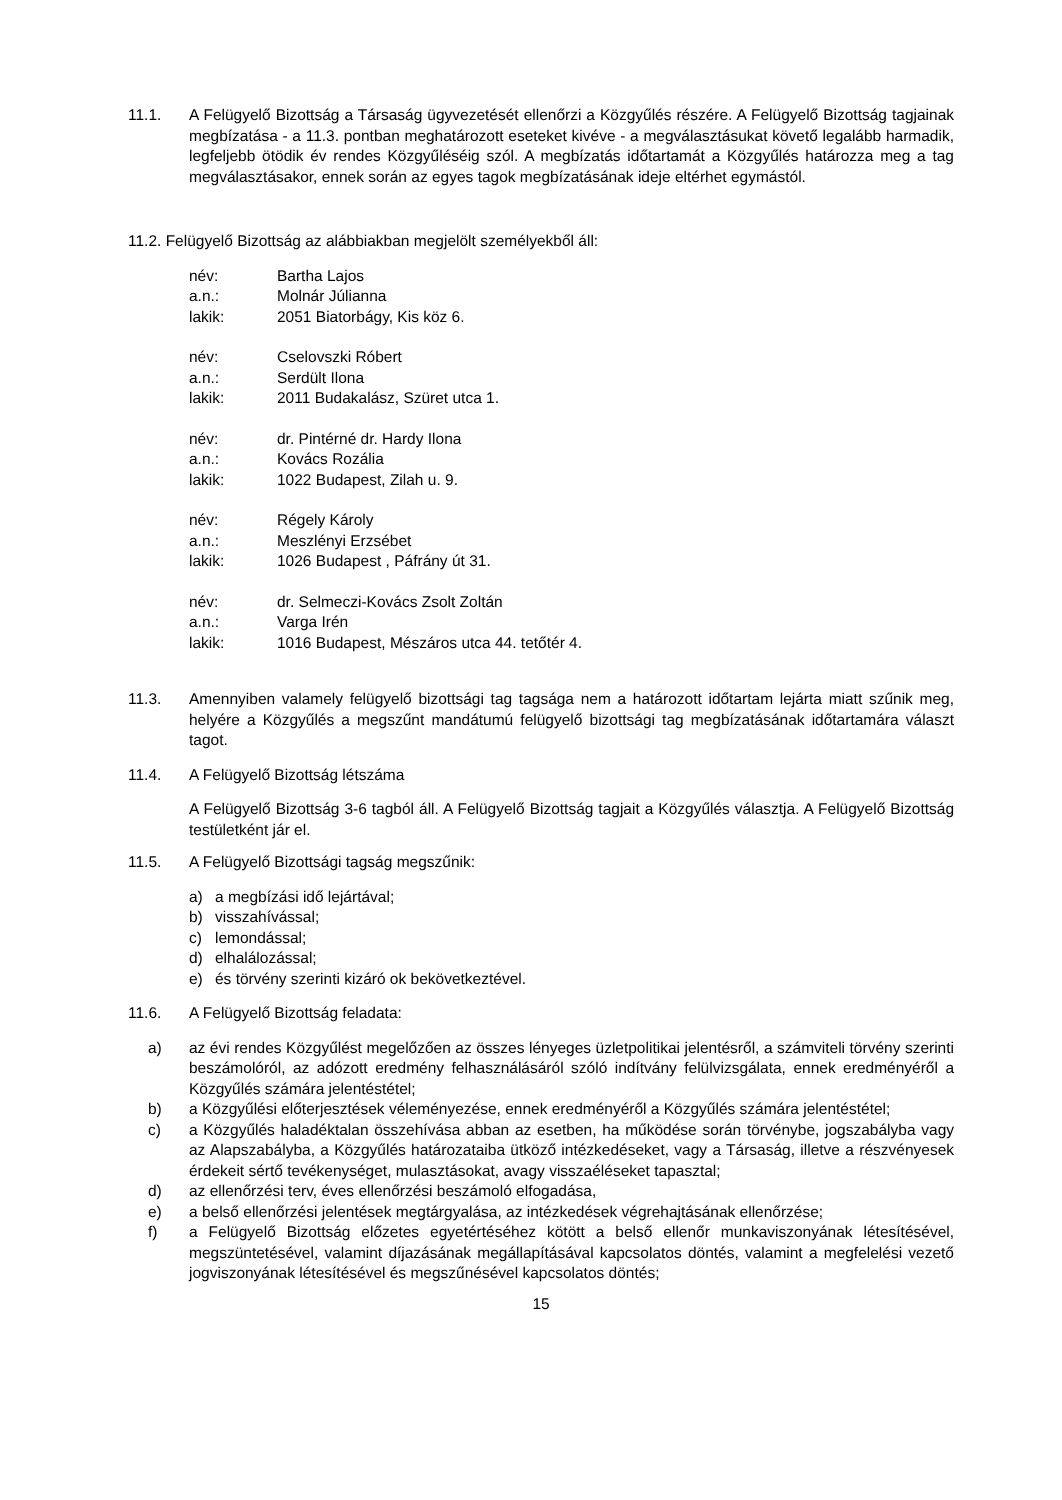11.1. A Felügyelő Bizottság a Társaság ügyvezetését ellenőrzi a Közgyűlés részére. A Felügyelő Bizottság tagjainak megbízatása - a 11.3. pontban meghatározott eseteket kivéve - a megválasztásukat követő legalább harmadik, legfeljebb ötödik év rendes Közgyűléséig szól. A megbízatás időtartamát a Közgyűlés határozza meg a tag megválasztásakor, ennek során az egyes tagok megbízatásának ideje eltérhet egymástól.
11.2. Felügyelő Bizottság az alábbiakban megjelölt személyekből áll:
név: Bartha Lajos
a.n.: Molnár Júlianna
lakik: 2051 Biatorbágy, Kis köz 6.
név: Cselovszki Róbert
a.n.: Serdült Ilona
lakik: 2011 Budakalász, Szüret utca 1.
név: dr. Pintérné dr. Hardy Ilona
a.n.: Kovács Rozália
lakik: 1022 Budapest, Zilah u. 9.
név: Régely Károly
a.n.: Meszlényi Erzsébet
lakik: 1026 Budapest , Páfrány út 31.
név: dr. Selmeczi-Kovács Zsolt Zoltán
a.n.: Varga Irén
lakik: 1016 Budapest, Mészáros utca 44. tetőtér 4.
11.3. Amennyiben valamely felügyelő bizottsági tag tagsága nem a határozott időtartam lejárta miatt szűnik meg, helyére a Közgyűlés a megszűnt mandátumú felügyelő bizottsági tag megbízatásának időtartamára választ tagot.
11.4. A Felügyelő Bizottság létszáma
A Felügyelő Bizottság 3-6 tagból áll. A Felügyelő Bizottság tagjait a Közgyűlés választja. A Felügyelő Bizottság testületként jár el.
11.5. A Felügyelő Bizottsági tagság megszűnik:
a) a megbízási idő lejártával;
b) visszahívással;
c) lemondással;
d) elhalálozással;
e) és törvény szerinti kizáró ok bekövetkeztével.
11.6. A Felügyelő Bizottság feladata:
a) az évi rendes Közgyűlést megelőzően az összes lényeges üzletpolitikai jelentésről, a számviteli törvény szerinti beszámolóról, az adózott eredmény felhasználásáról szóló indítvány felülvizsgálata, ennek eredményéről a Közgyűlés számára jelentéstétel;
b) a Közgyűlési előterjesztések véleményezése, ennek eredményéről a Közgyűlés számára jelentéstétel;
c) a Közgyűlés haladéktalan összehívása abban az esetben, ha működése során törvénybe, jogszabályba vagy az Alapszabályba, a Közgyűlés határozataiba ütköző intézkedéseket, vagy a Társaság, illetve a részvényesek érdekeit sértő tevékenységet, mulasztásokat, avagy visszaéléseket tapasztal;
d) az ellenőrzési terv, éves ellenőrzési beszámoló elfogadása,
e) a belső ellenőrzési jelentések megtárgyalása, az intézkedések végrehajtásának ellenőrzése;
f) a Felügyelő Bizottság előzetes egyetértéséhez kötött a belső ellenőr munkaviszonyának létesítésével, megszüntetésével, valamint díjazásának megállapításával kapcsolatos döntés, valamint a megfelelési vezető jogviszonyának létesítésével és megszűnésével kapcsolatos döntés;
15